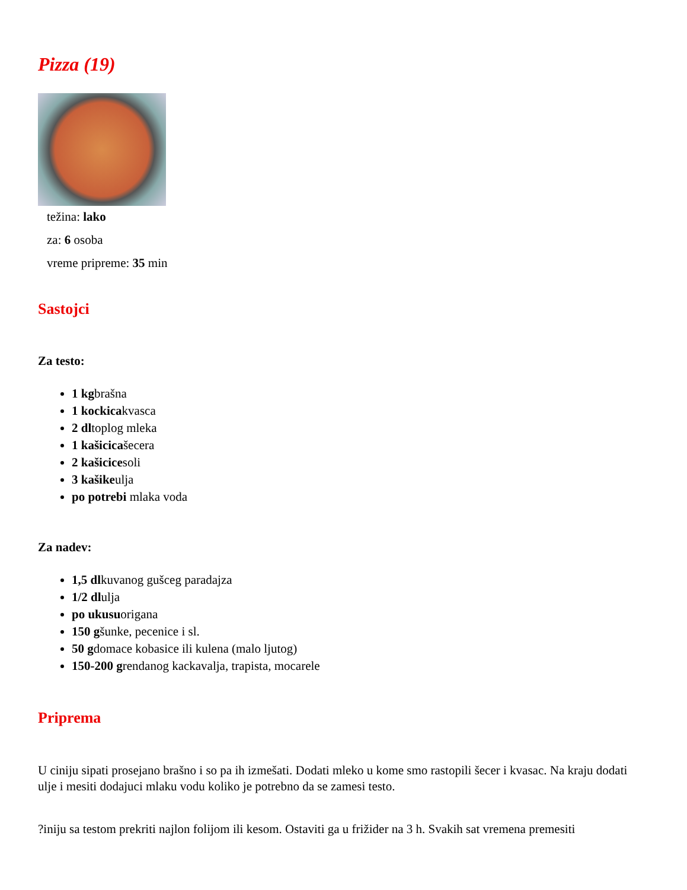Pizza (19)
težina: lako
za: 6 osoba
vreme pripreme: 35 min
Sastojci
Za testo:
1 kgbrašna
1 kockicakvasca
2 dltoplog mleka
1 kašicicašecera
2 kašicicesoli
3 kašikeulja
po potrebi mlaka voda
Za nadev:
1,5 dlkuvanog gušceg paradajza
1/2 dlulja
po ukusuorigana
150 gšunke, pecenice i sl.
50 gdomace kobasice ili kulena (malo ljutog)
150-200 grendanog kackavalja, trapista, mocarele
Priprema
U ciniju sipati prosejano brašno i so pa ih izmešati. Dodati mleko u kome smo rastopili šecer i kvasac. Na kraju dodati ulje i mesiti dodajuci mlaku vodu koliko je potrebno da se zamesi testo.
?iniju sa testom prekriti najlon folijom ili kesom. Ostaviti ga u frižider na 3 h. Svakih sat vremena premesiti